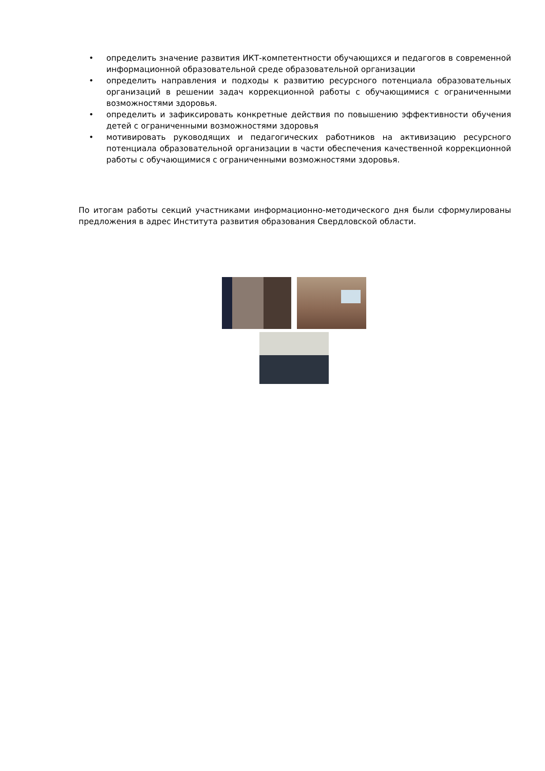• определить значение развития ИКТ-компетентности обучающихся и педагогов в современной информационной образовательной среде образовательной организации
• определить направления и подходы к развитию ресурсного потенциала образовательных организаций в решении задач коррекционной работы с обучающимися с ограниченными возможностями здоровья.
• определить и зафиксировать конкретные действия по повышению эффективности обучения детей с ограниченными возможностями здоровья
• мотивировать руководящих и педагогических работников на активизацию ресурсного потенциала образовательной организации в части обеспечения качественной коррекционной работы с обучающимися с ограниченными возможностями здоровья.
По итогам работы секций участниками информационно-методического дня были сформулированы предложения в адрес Института развития образования Свердловской области.